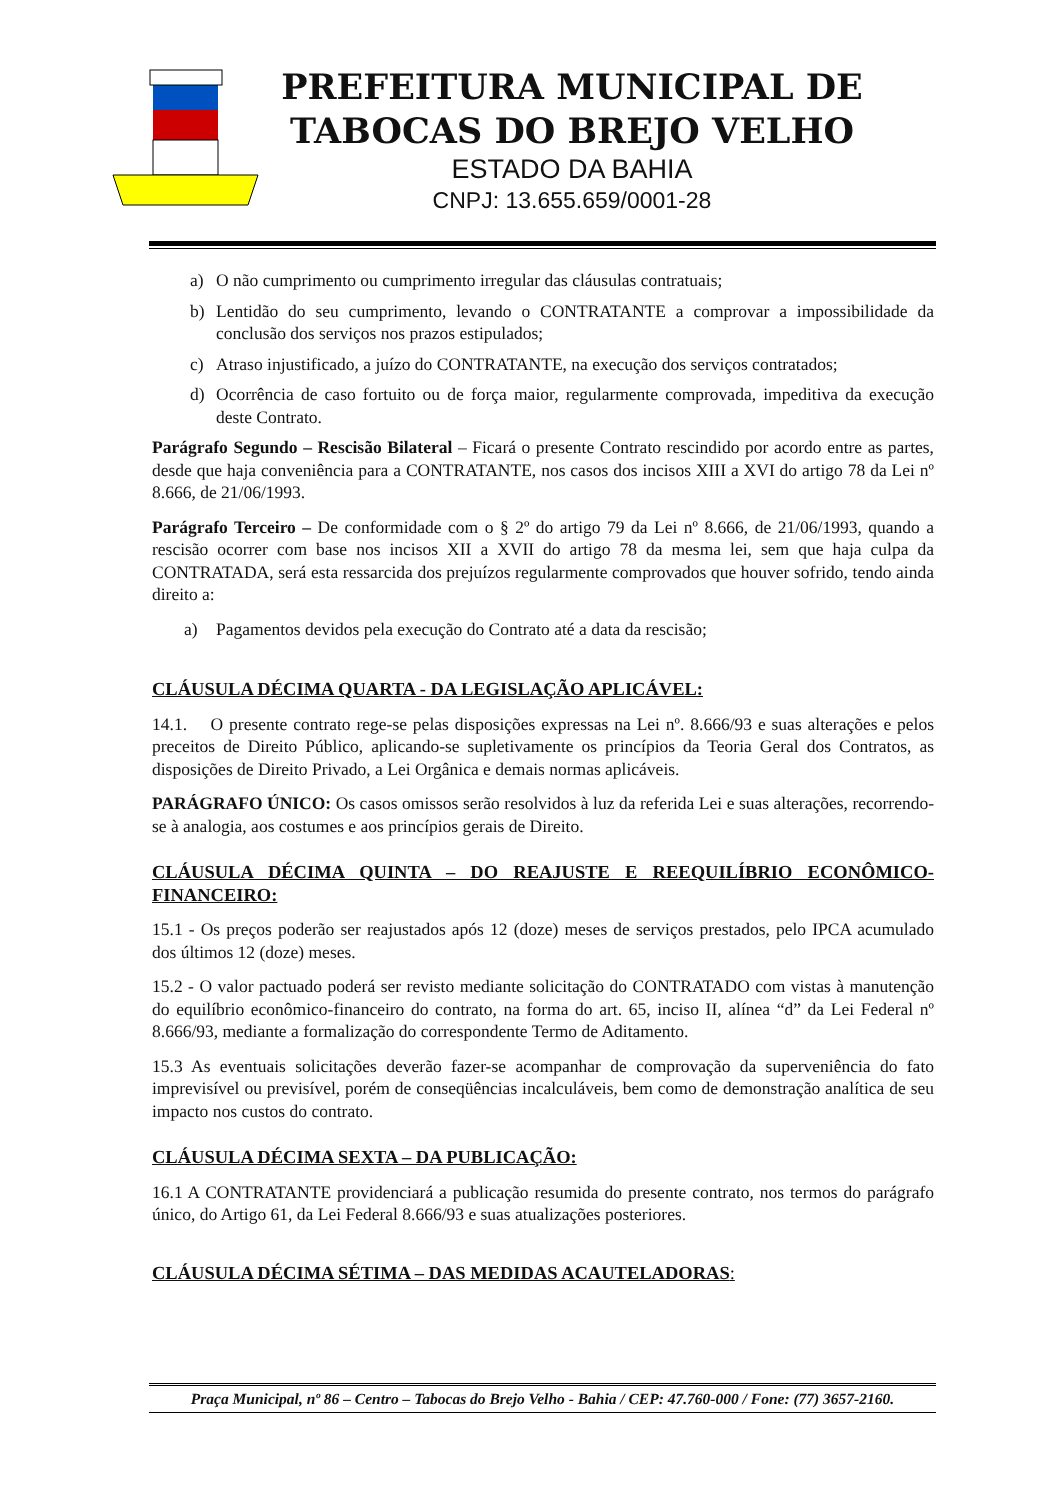PREFEITURA MUNICIPAL DE
TABOCAS DO BREJO VELHO
ESTADO DA BAHIA
CNPJ: 13.655.659/0001-28
a) O não cumprimento ou cumprimento irregular das cláusulas contratuais;
b) Lentidão do seu cumprimento, levando o CONTRATANTE a comprovar a impossibilidade da conclusão dos serviços nos prazos estipulados;
c) Atraso injustificado, a juízo do CONTRATANTE, na execução dos serviços contratados;
d) Ocorrência de caso fortuito ou de força maior, regularmente comprovada, impeditiva da execução deste Contrato.
Parágrafo Segundo – Rescisão Bilateral – Ficará o presente Contrato rescindido por acordo entre as partes, desde que haja conveniência para a CONTRATANTE, nos casos dos incisos XIII a XVI do artigo 78 da Lei nº 8.666, de 21/06/1993.
Parágrafo Terceiro – De conformidade com o § 2º do artigo 79 da Lei nº 8.666, de 21/06/1993, quando a rescisão ocorrer com base nos incisos XII a XVII do artigo 78 da mesma lei, sem que haja culpa da CONTRATADA, será esta ressarcida dos prejuízos regularmente comprovados que houver sofrido, tendo ainda direito a:
a) Pagamentos devidos pela execução do Contrato até a data da rescisão;
CLÁUSULA DÉCIMA QUARTA - DA LEGISLAÇÃO APLICÁVEL:
14.1. O presente contrato rege-se pelas disposições expressas na Lei nº. 8.666/93 e suas alterações e pelos preceitos de Direito Público, aplicando-se supletivamente os princípios da Teoria Geral dos Contratos, as disposições de Direito Privado, a Lei Orgânica e demais normas aplicáveis.
PARÁGRAFO ÚNICO: Os casos omissos serão resolvidos à luz da referida Lei e suas alterações, recorrendo-se à analogia, aos costumes e aos princípios gerais de Direito.
CLÁUSULA DÉCIMA QUINTA – DO REAJUSTE E REEQUILÍBRIO ECONÔMICO-FINANCEIRO:
15.1 - Os preços poderão ser reajustados após 12 (doze) meses de serviços prestados, pelo IPCA acumulado dos últimos 12 (doze) meses.
15.2 - O valor pactuado poderá ser revisto mediante solicitação do CONTRATADO com vistas à manutenção do equilíbrio econômico-financeiro do contrato, na forma do art. 65, inciso II, alínea “d” da Lei Federal nº 8.666/93, mediante a formalização do correspondente Termo de Aditamento.
15.3 As eventuais solicitações deverão fazer-se acompanhar de comprovação da superveniência do fato imprevisível ou previsível, porém de conseqüências incalculáveis, bem como de demonstração analítica de seu impacto nos custos do contrato.
CLÁUSULA DÉCIMA SEXTA – DA PUBLICAÇÃO:
16.1 A CONTRATANTE providenciará a publicação resumida do presente contrato, nos termos do parágrafo único, do Artigo 61, da Lei Federal 8.666/93 e suas atualizações posteriores.
CLÁUSULA DÉCIMA SÉTIMA – DAS MEDIDAS ACAUTELADORAS:
Praça Municipal, nº 86 – Centro – Tabocas do Brejo Velho - Bahia / CEP: 47.760-000 / Fone: (77) 3657-2160.